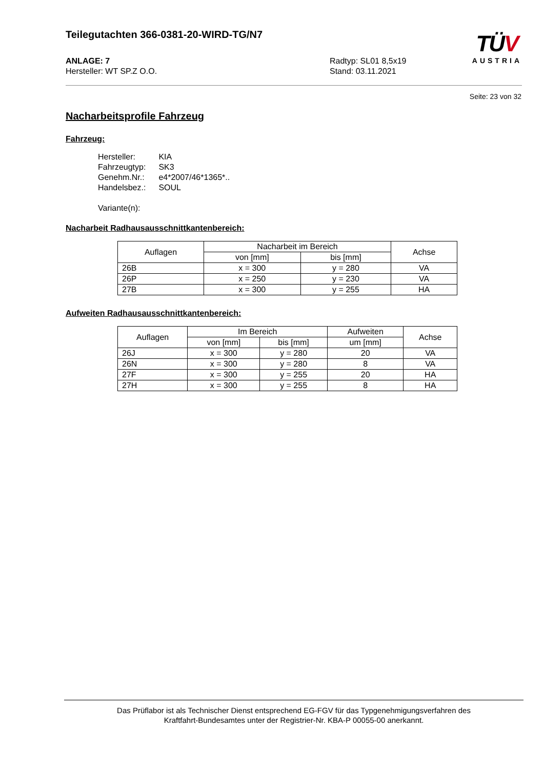Teilegutachten 366-0381-20-WIRD-TG/N7
ANLAGE: 7
Hersteller: WT SP.Z O.O.
Radtyp: SL01 8,5x19
Stand: 03.11.2021
TÜV
AUSTRIA
Seite: 23 von 32
Nacharbeitsprofile Fahrzeug
Fahrzeug:
| Hersteller: | KIA |
| Fahrzeugtyp: | SK3 |
| Genehm.Nr.: | e4*2007/46*1365*.. |
| Handelsbez.: | SOUL |
Variante(n):
Nacharbeit Radhausausschnittkantenbereich:
| Auflagen | Nacharbeit im Bereich | | Achse |
| --- | --- | --- | --- |
| | von [mm] | bis [mm] | |
| 26B | x = 300 | y = 280 | VA |
| 26P | x = 250 | y = 230 | VA |
| 27B | x = 300 | y = 255 | HA |
Aufweiten Radhausausschnittkantenbereich:
| Auflagen | Im Bereich | | Aufweiten | Achse |
| --- | --- | --- | --- | --- |
| | von [mm] | bis [mm] | um [mm] | |
| 26J | x = 300 | y = 280 | 20 | VA |
| 26N | x = 300 | y = 280 | 8 | VA |
| 27F | x = 300 | y = 255 | 20 | HA |
| 27H | x = 300 | y = 255 | 8 | HA |
Das Prüflabor ist als Technischer Dienst entsprechend EG-FGV für das Typgenehmigungsverfahren des
Kraftfahrt-Bundesamtes unter der Registrier-Nr. KBA-P 00055-00 anerkannt.